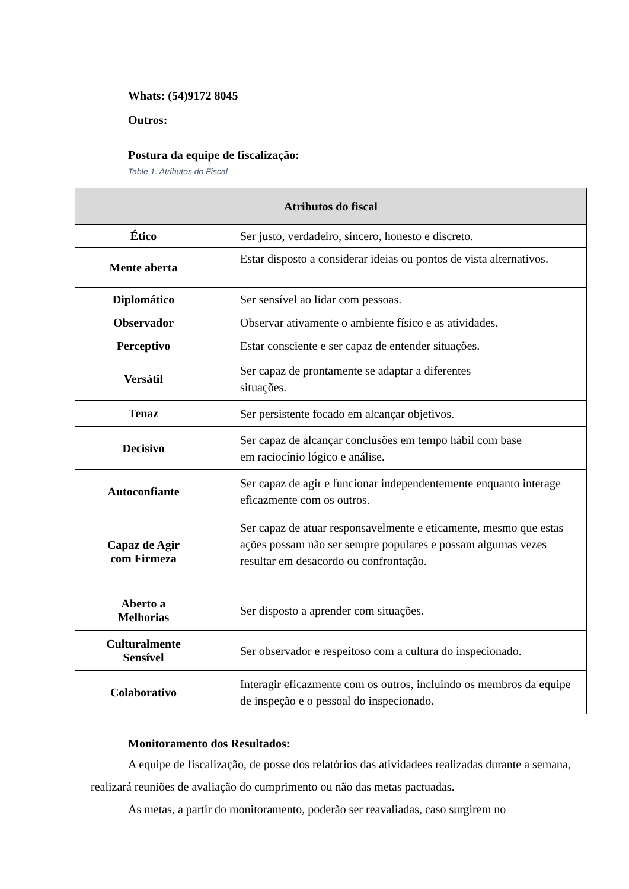Whats: (54)9172 8045
Outros:
Postura da equipe de fiscalização:
Table 1. Atributos do Fiscal
| Atributos do fiscal | |
| --- | --- |
| Ético | Ser justo, verdadeiro, sincero, honesto e discreto. |
| Mente aberta | Estar disposto a considerar ideias ou pontos de vista alternativos. |
| Diplomático | Ser sensível ao lidar com pessoas. |
| Observador | Observar ativamente o ambiente físico e as atividades. |
| Perceptivo | Estar consciente e ser capaz de entender situações. |
| Versátil | Ser capaz de prontamente se adaptar a diferentes situações. |
| Tenaz | Ser persistente focado em alcançar objetivos. |
| Decisivo | Ser capaz de alcançar conclusões em tempo hábil com base em raciocínio lógico e análise. |
| Autoconfiante | Ser capaz de agir e funcionar independentemente enquanto interage eficazmente com os outros. |
| Capaz de Agir com Firmeza | Ser capaz de atuar responsavelmente e eticamente, mesmo que estas ações possam não ser sempre populares e possam algumas vezes resultar em desacordo ou confrontação. |
| Aberto a Melhorias | Ser disposto a aprender com situações. |
| Culturalmente Sensível | Ser observador e respeitoso com a cultura do inspecionado. |
| Colaborativo | Interagir eficazmente com os outros, incluindo os membros da equipe de inspeção e o pessoal do inspecionado. |
Monitoramento dos Resultados:
A equipe de fiscalização, de posse dos relatórios das atividadees realizadas durante a semana, realizará reuniões de avaliação do cumprimento ou não das metas pactuadas.
As metas, a partir do monitoramento, poderão ser reavaliadas, caso surgirem no